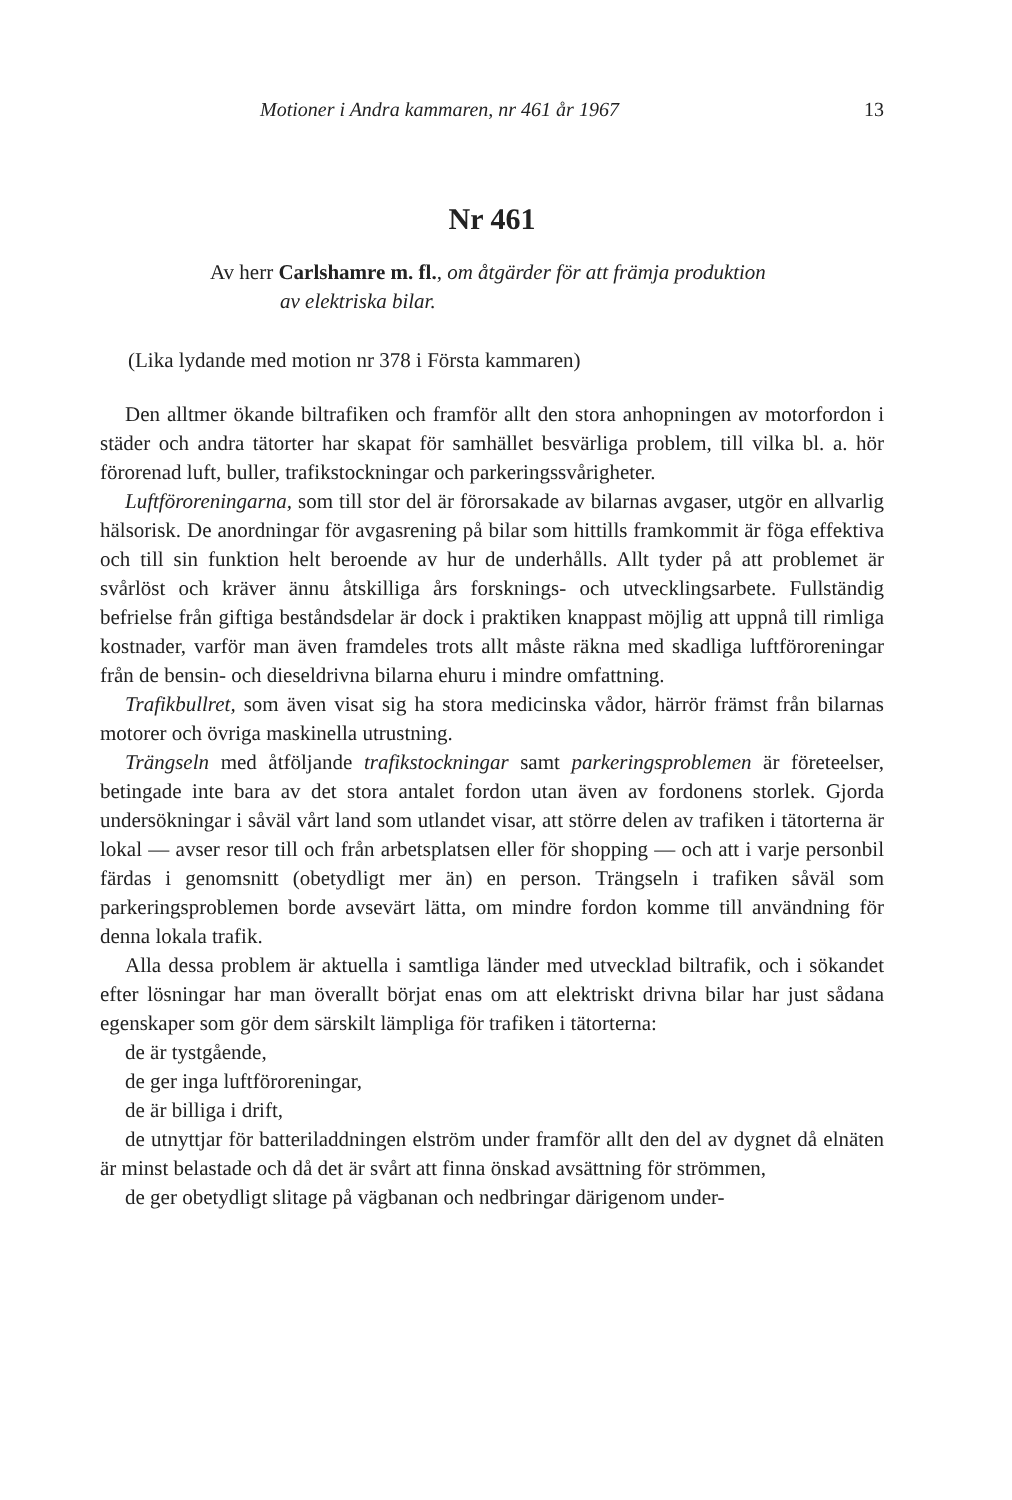Motioner i Andra kammaren, nr 461 år 1967 13
Nr 461
Av herr Carlshamre m. fl., om åtgärder för att främja produktion
av elektriska bilar.
(Lika lydande med motion nr 378 i Första kammaren)
Den alltmer ökande biltrafiken och framför allt den stora anhopningen av motorfordon i städer och andra tätorter har skapat för samhället besvärliga problem, till vilka bl. a. hör förorenad luft, buller, trafikstockningar och parkeringssvårigheter.
Luftföroreningarna, som till stor del är förorsakade av bilarnas avgaser, utgör en allvarlig hälsorisk. De anordningar för avgasrening på bilar som hittills framkommit är föga effektiva och till sin funktion helt beroende av hur de underhålls. Allt tyder på att problemet är svårlöst och kräver ännu åtskilliga års forsknings- och utvecklingsarbete. Fullständig befrielse från giftiga beståndsdelar är dock i praktiken knappast möjlig att uppnå till rimliga kostnader, varför man även framdeles trots allt måste räkna med skadliga luftföroreningar från de bensin- och dieseldrivna bilarna ehuru i mindre omfattning.
Trafikbullret, som även visat sig ha stora medicinska vådor, härrör främst från bilarnas motorer och övriga maskinella utrustning.
Trängseln med åtföljande trafikstockningar samt parkeringsproblemen är företeelser, betingade inte bara av det stora antalet fordon utan även av fordonens storlek. Gjorda undersökningar i såväl vårt land som utlandet visar, att större delen av trafiken i tätorterna är lokal — avser resor till och från arbetsplatsen eller för shopping — och att i varje personbil färdas i genomsnitt (obetydligt mer än) en person. Trängseln i trafiken såväl som parkeringsproblemen borde avsevärt lätta, om mindre fordon komme till användning för denna lokala trafik.
Alla dessa problem är aktuella i samtliga länder med utvecklad biltrafik, och i sökandet efter lösningar har man överallt börjat enas om att elektriskt drivna bilar har just sådana egenskaper som gör dem särskilt lämpliga för trafiken i tätorterna:
de är tystgående,
de ger inga luftföroreningar,
de är billiga i drift,
de utnyttjar för batteriladdningen elström under framför allt den del av dygnet då elnäten är minst belastade och då det är svårt att finna önskad avsättning för strömmen,
de ger obetydligt slitage på vägbanan och nedbringar därigenom under-